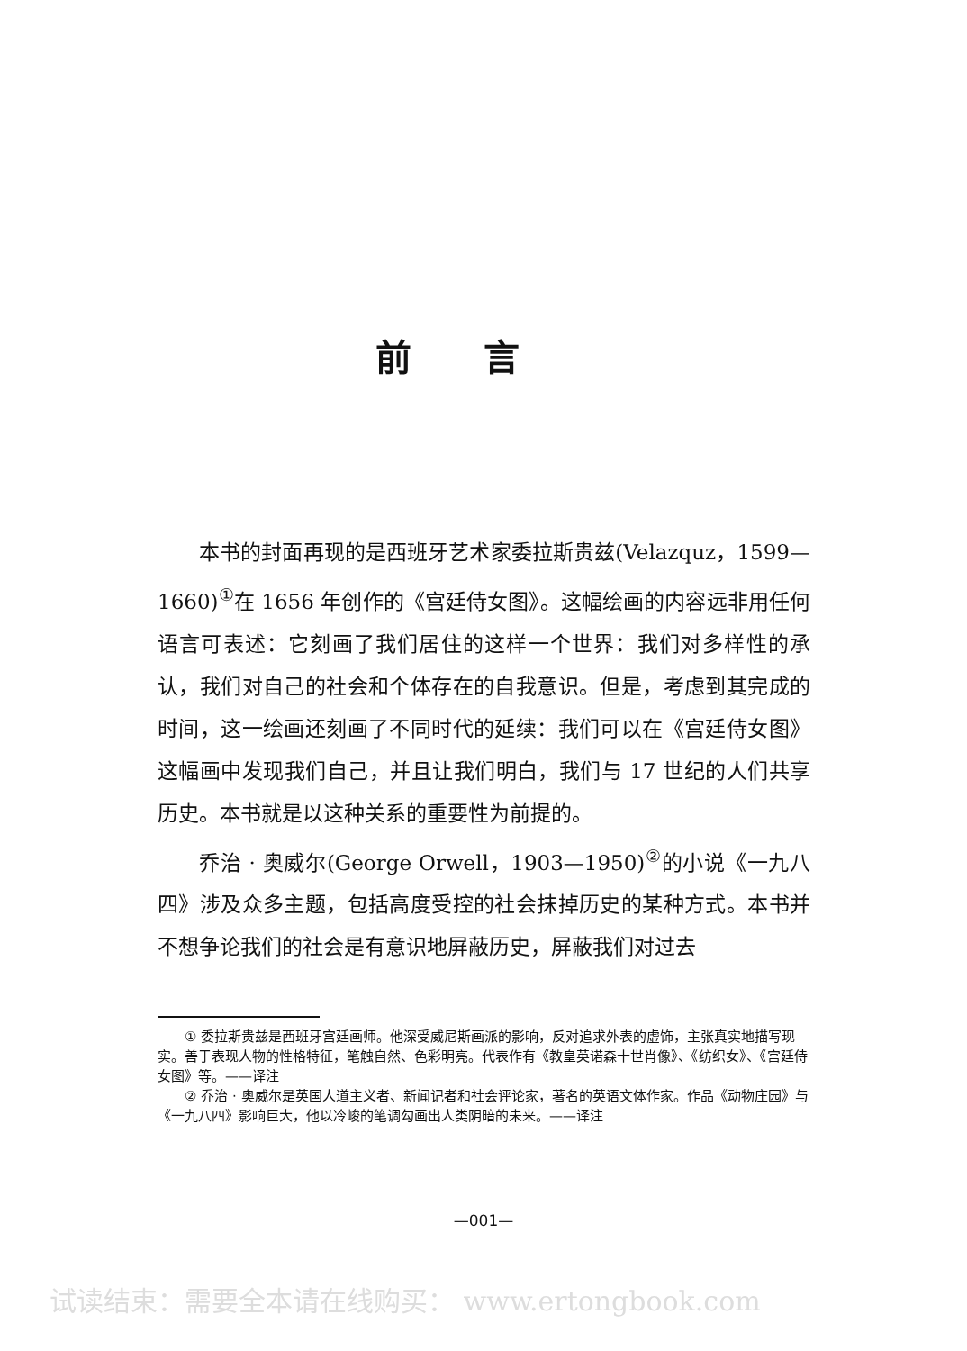前言
本书的封面再现的是西班牙艺术家委拉斯贵兹(Velazquz，1599—1660)<sup>①</sup>在 1656 年创作的《宫廷侍女图》。这幅绘画的内容远非用任何语言可表述：它刻画了我们居住的这样一个世界：我们对多样性的承认，我们对自己的社会和个体存在的自我意识。但是，考虑到其完成的时间，这一绘画还刻画了不同时代的延续：我们可以在《宫廷侍女图》这幅画中发现我们自己，并且让我们明白，我们与 17 世纪的人们共享历史。本书就是以这种关系的重要性为前提的。
乔治 · 奥威尔(George Orwell，1903—1950)<sup>②</sup>的小说《一九八四》涉及众多主题，包括高度受控的社会抹掉历史的某种方式。本书并不想争论我们的社会是有意识地屏蔽历史，屏蔽我们对过去
① 委拉斯贵兹是西班牙宫廷画师。他深受威尼斯画派的影响，反对追求外表的虚饰，主张真实地描写现实。善于表现人物的性格特征，笔触自然、色彩明亮。代表作有《教皇英诺森十世肖像》、《纺织女》、《宫廷侍女图》等。——译注
② 乔治 · 奥威尔是英国人道主义者、新闻记者和社会评论家，著名的英语文体作家。作品《动物庄园》与《一九八四》影响巨大，他以冷峻的笔调勾画出人类阴暗的未来。——译注
—001—
试读结束：需要全本请在线购买： www.ertongbook.com